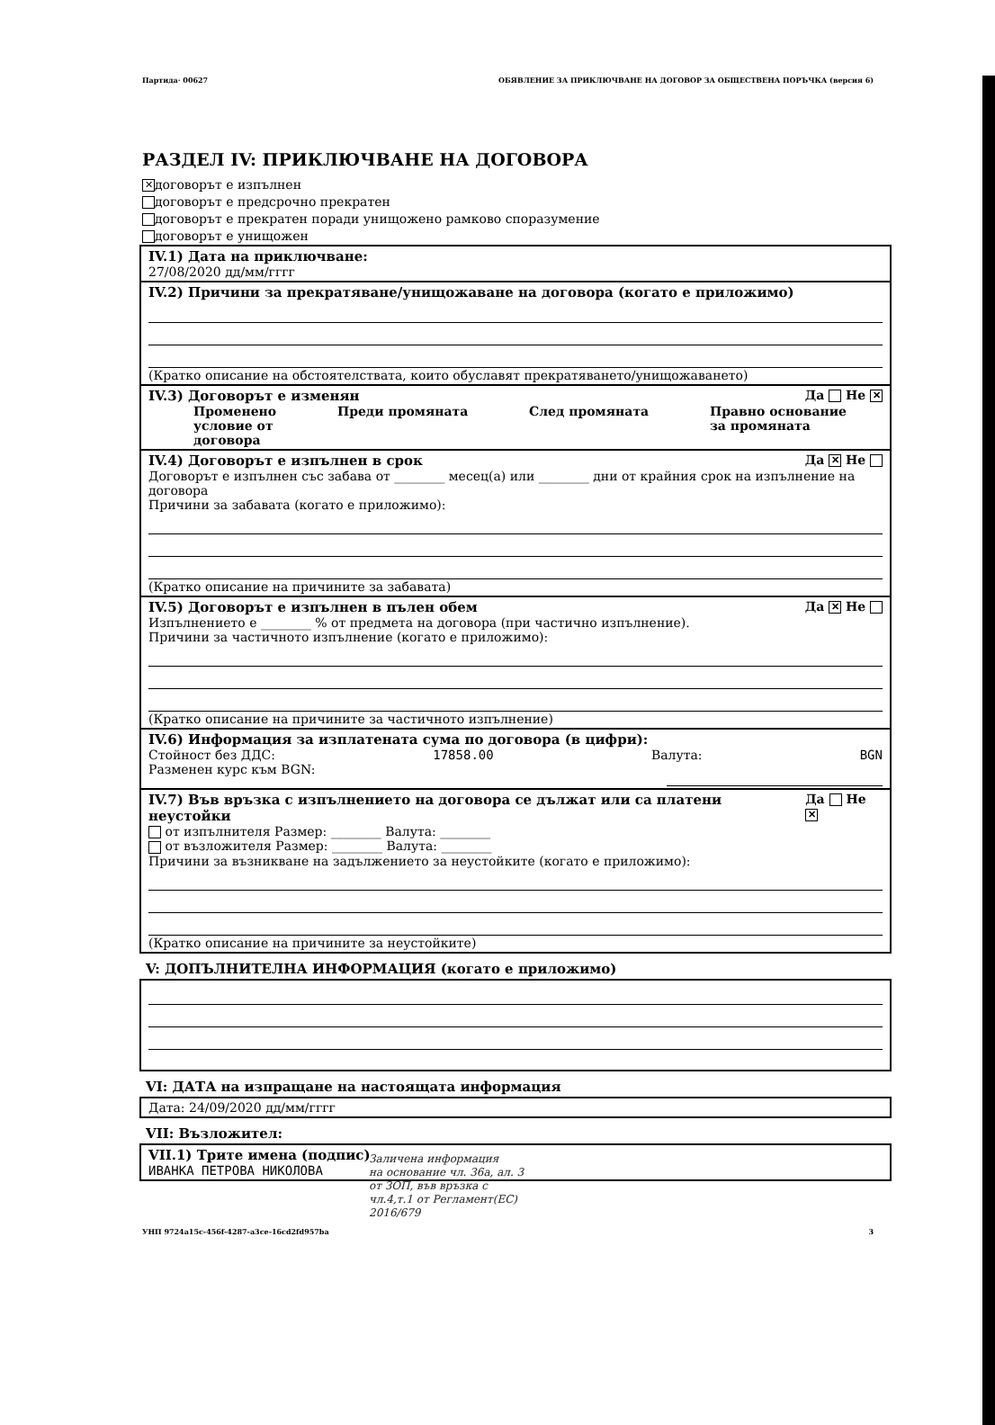Партида· 00627 ОБЯВЛЕНИЕ ЗА ПРИКЛЮЧВАНЕ НА ДОГОВОР ЗА ОБЩЕСТВЕНА ПОРЪЧКА (версия 6)
РАЗДЕЛ IV: ПРИКЛЮЧВАНЕ НА ДОГОВОРА
✕ договорът е изпълнен
договорът е предсрочно прекратен
договорът е прекратен поради унищожено рамково споразумение
договорът е унищожен
IV.1) Дата на приключване:
27/08/2020 дд/мм/гггг
IV.2) Причини за прекратяване/унищожаване на договора (когато е приложимо)
(Кратко описание на обстоятелствата, които обуславят прекратяването/унищожаването)
IV.3) Договорът е изменян Да Не ✕
Променено
условие от
договора Преди промяната След промяната Правно основание
за промяната
IV.4) Договорът е изпълнен в срок Да ✕ Не
Договорът е изпълнен със забава от ________ месец(а) или ________ дни от крайния срок на изпълнение на договора
Причини за забавата (когато е приложимо):
(Кратко описание на причините за забавата)
IV.5) Договорът е изпълнен в пълен обем Да ✕ Не
Изпълнението е ________ % от предмета на договора (при частично изпълнение).
Причини за частичното изпълнение (когато е приложимо):
(Кратко описание на причините за частичното изпълнение)
IV.6) Информация за изплатената сума по договора (в цифри):
Стойност без ДДС: 17858.00 Валута: BGN
Разменен курс към BGN:
IV.7) Във връзка с изпълнението на договора се дължат или са платени неустойки Да Не ✕
от изпълнителя Размер: ________ Валута: ________
от възложителя Размер: ________ Валута: ________
Причини за възникване на задължението за неустойките (когато е приложимо):
(Кратко описание на причините за неустойките)
V: ДОПЪЛНИТЕЛНА ИНФОРМАЦИЯ (когато е приложимо)
VI: ДАТА на изпращане на настоящата информация
Дата: 24/09/2020 дд/мм/гггг
VII: Възложител:
VII.1) Трите имена (подпис)
ИВАНКА ПЕТРОВА НИКОЛОВА
Заличена информация
на основание чл. 36а, ал. 3
от ЗОП, във връзка с
чл.4,т.1 от Регламент(ЕС)
2016/679
УНП 9724a15c-456f-4287-a3ce-16cd2fd957ba 3